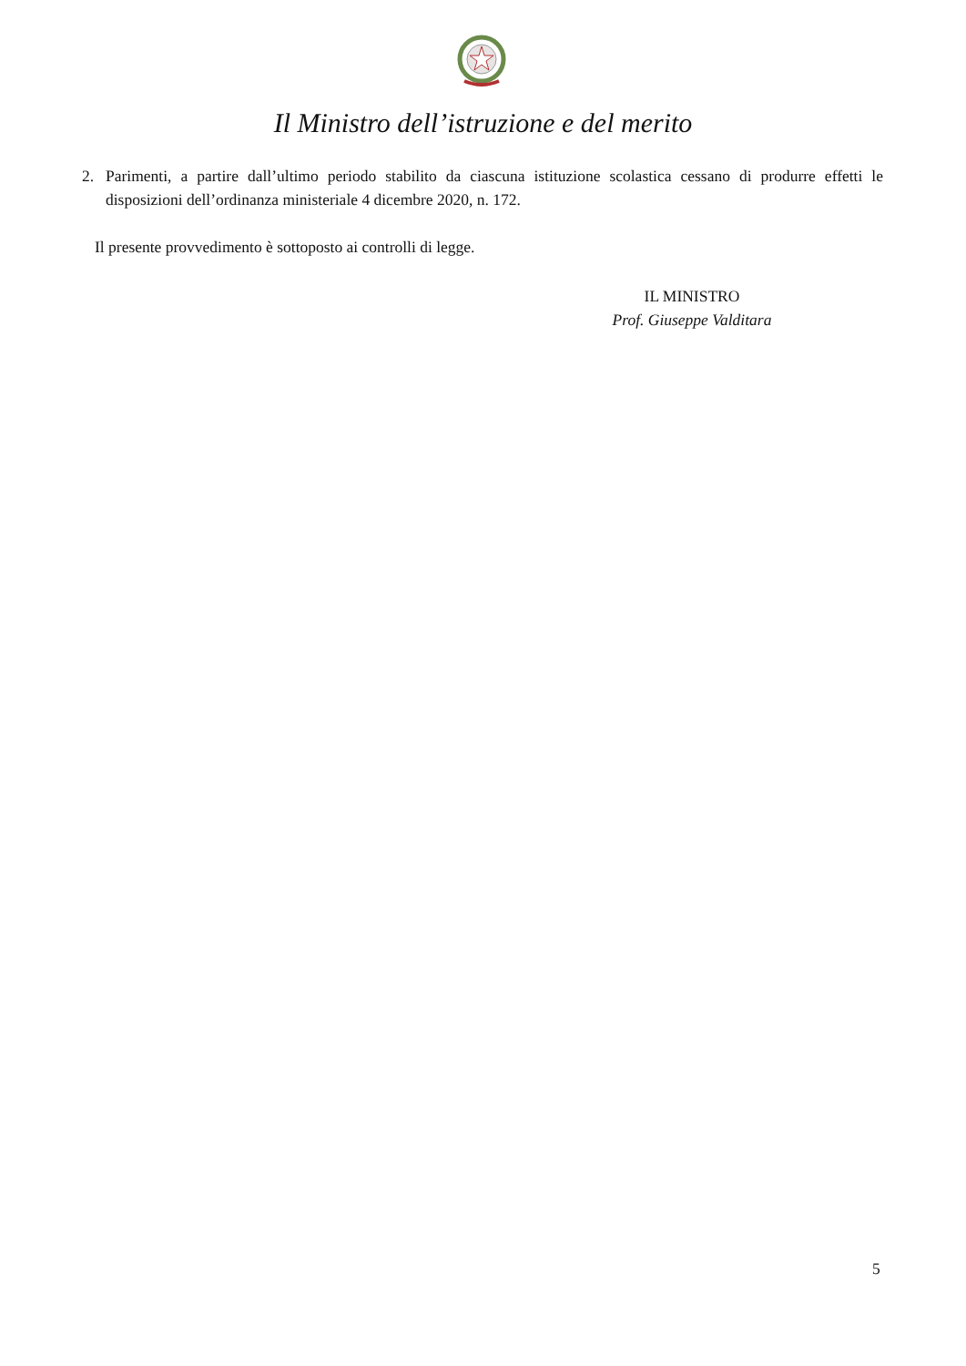Il Ministro dell’istruzione e del merito
2. Parimenti, a partire dall’ultimo periodo stabilito da ciascuna istituzione scolastica cessano di produrre effetti le disposizioni dell’ordinanza ministeriale 4 dicembre 2020, n. 172.
Il presente provvedimento è sottoposto ai controlli di legge.
IL MINISTRO
Prof. Giuseppe Valditara
5